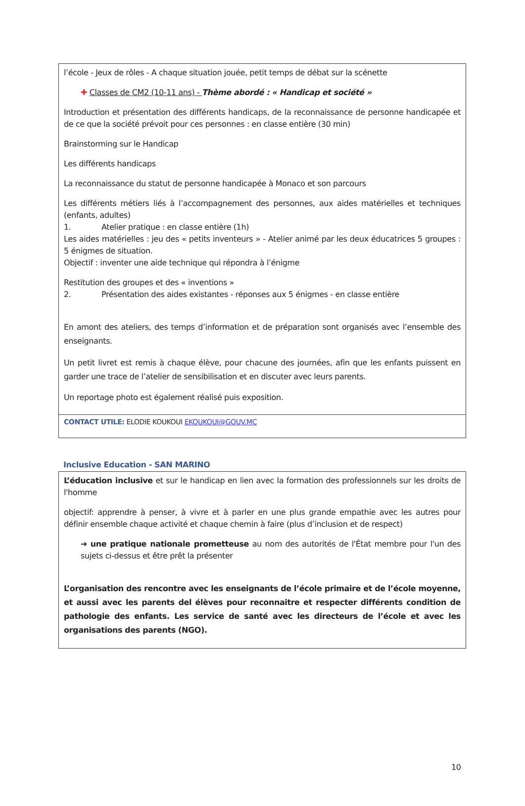| l’école - Jeux de rôles - A chaque situation jouée, petit temps de débat sur la scénette ✚ Classes de CM2 (10-11 ans) - Thème abordé : « Handicap et société » Introduction et présentation des différents handicaps, de la reconnaissance de personne handicapée et de ce que la société prévoit pour ces personnes : en classe entière (30 min) Brainstorming sur le Handicap Les différents handicaps La reconnaissance du statut de personne handicapée à Monaco et son parcours Les différents métiers liés à l’accompagnement des personnes, aux aides matérielles et techniques (enfants, adultes) 1. Atelier pratique : en classe entière (1h) Les aides matérielles : jeu des « petits inventeurs » - Atelier animé par les deux éducatrices 5 groupes : 5 énigmes de situation. Objectif : inventer une aide technique qui répondra à l’énigme Restitution des groupes et des « inventions » 2. Présentation des aides existantes - réponses aux 5 énigmes - en classe entière En amont des ateliers, des temps d’information et de préparation sont organisés avec l’ensemble des enseignants. Un petit livret est remis à chaque élève, pour chacune des journées, afin que les enfants puissent en garder une trace de l’atelier de sensibilisation et en discuter avec leurs parents. Un reportage photo est également réalisé puis exposition. |
| CONTACT UTILE: ELODIE KOUKOUI EKOUKOUI@GOUV.MC |
Inclusive Education - SAN MARINO
| L’éducation inclusive et sur le handicap en lien avec la formation des professionnels sur les droits de l'homme objectif: apprendre à penser, à vivre et à parler en une plus grande empathie avec les autres pour définir ensemble chaque activité et chaque chemin à faire (plus d’inclusion et de respect) ➔ une pratique nationale prometteuse au nom des autorités de l'État membre pour l'un des sujets ci-dessus et être prêt la présenter L’organisation des rencontre avec les enseignants de l’école primaire et de l’école moyenne, et aussi avec les parents del élèves pour reconnaitre et respecter différents condition de pathologie des enfants. Les service de santé avec les directeurs de l’école et avec les organisations des parents (NGO). |
10